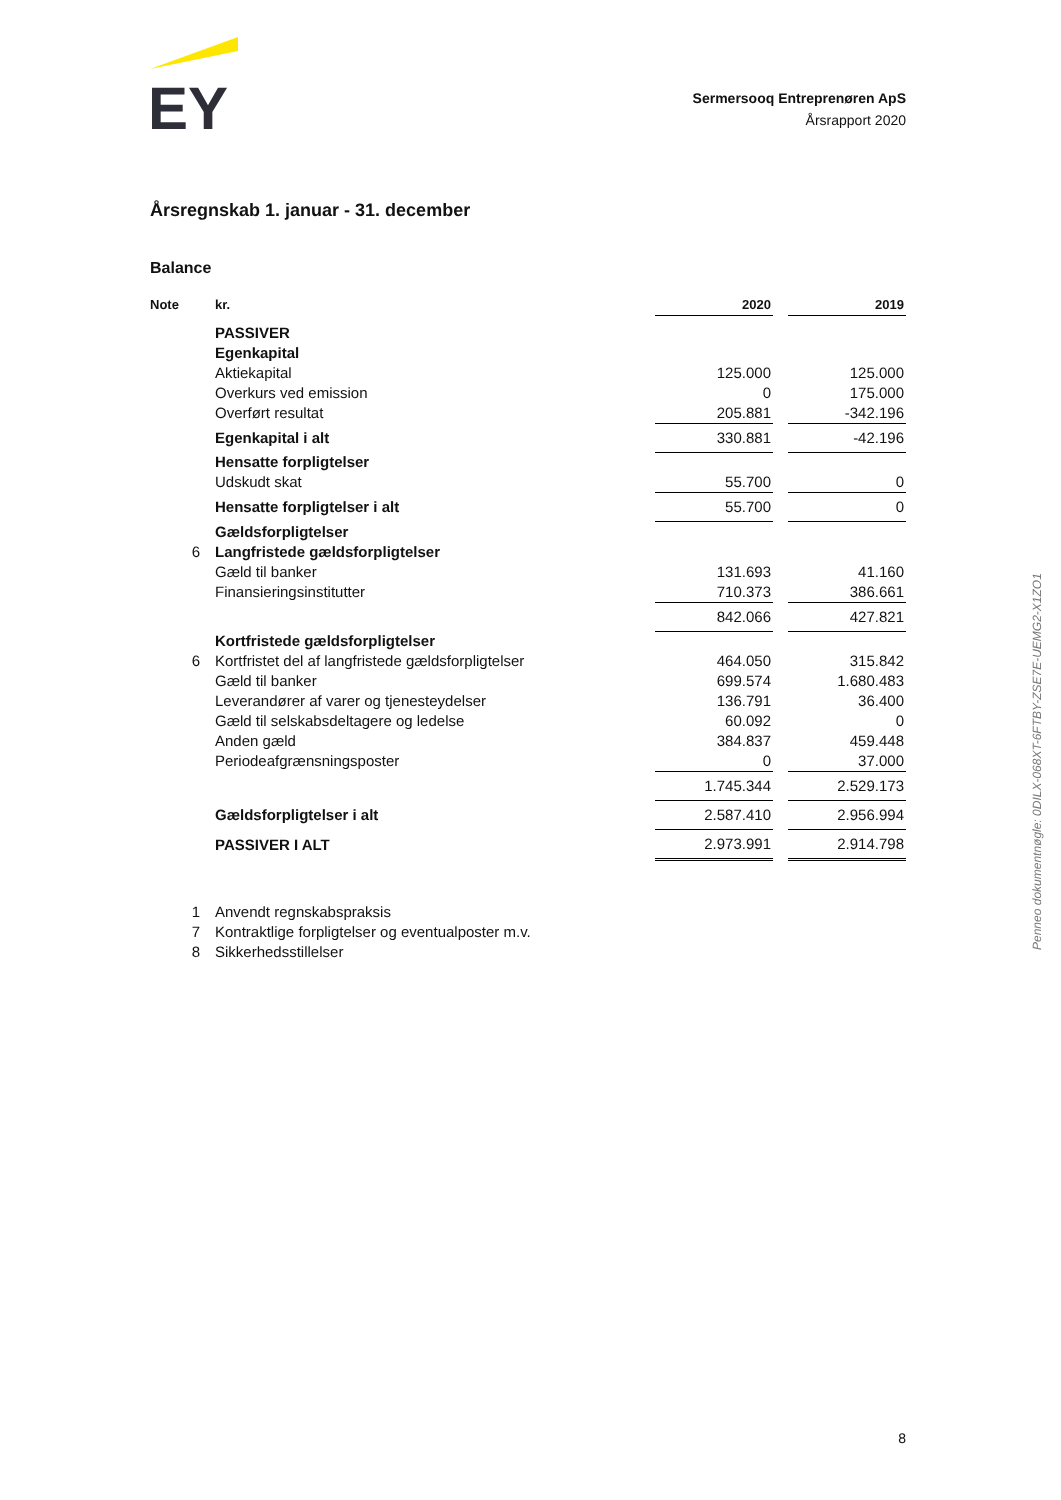EY
Sermersooq Entreprenøren ApS
Årsrapport 2020
Årsregnskab 1. januar - 31. december
Balance
| Note | kr. | 2020 | | 2019 |
| --- | --- | --- | --- | --- |
| | PASSIVER | | | |
| | Egenkapital | | | |
| | Aktiekapital | 125.000 | | 125.000 |
| | Overkurs ved emission | 0 | | 175.000 |
| | Overført resultat | 205.881 | | -342.196 |
| | Egenkapital i alt | 330.881 | | -42.196 |
| | Hensatte forpligtelser | | | |
| | Udskudt skat | 55.700 | | 0 |
| | Hensatte forpligtelser i alt | 55.700 | | 0 |
| | Gældsforpligtelser | | | |
| 6 | Langfristede gældsforpligtelser | | | |
| | Gæld til banker | 131.693 | | 41.160 |
| | Finansieringsinstitutter | 710.373 | | 386.661 |
| | | 842.066 | | 427.821 |
| | Kortfristede gældsforpligtelser | | | |
| 6 | Kortfristet del af langfristede gældsforpligtelser | 464.050 | | 315.842 |
| | Gæld til banker | 699.574 | | 1.680.483 |
| | Leverandører af varer og tjenesteydelser | 136.791 | | 36.400 |
| | Gæld til selskabsdeltagere og ledelse | 60.092 | | 0 |
| | Anden gæld | 384.837 | | 459.448 |
| | Periodeafgrænsningsposter | 0 | | 37.000 |
| | | 1.745.344 | | 2.529.173 |
| | Gældsforpligtelser i alt | 2.587.410 | | 2.956.994 |
| | PASSIVER I ALT | 2.973.991 | | 2.914.798 |
| 1 | Anvendt regnskabspraksis | | | |
| 7 | Kontraktlige forpligtelser og eventualposter m.v. | | | |
| 8 | Sikkerhedsstillelser | | | |
Penneo dokumentnøgle: 0DILX-068XT-6FTBY-ZSE7E-UEMG2-X1ZO1
8